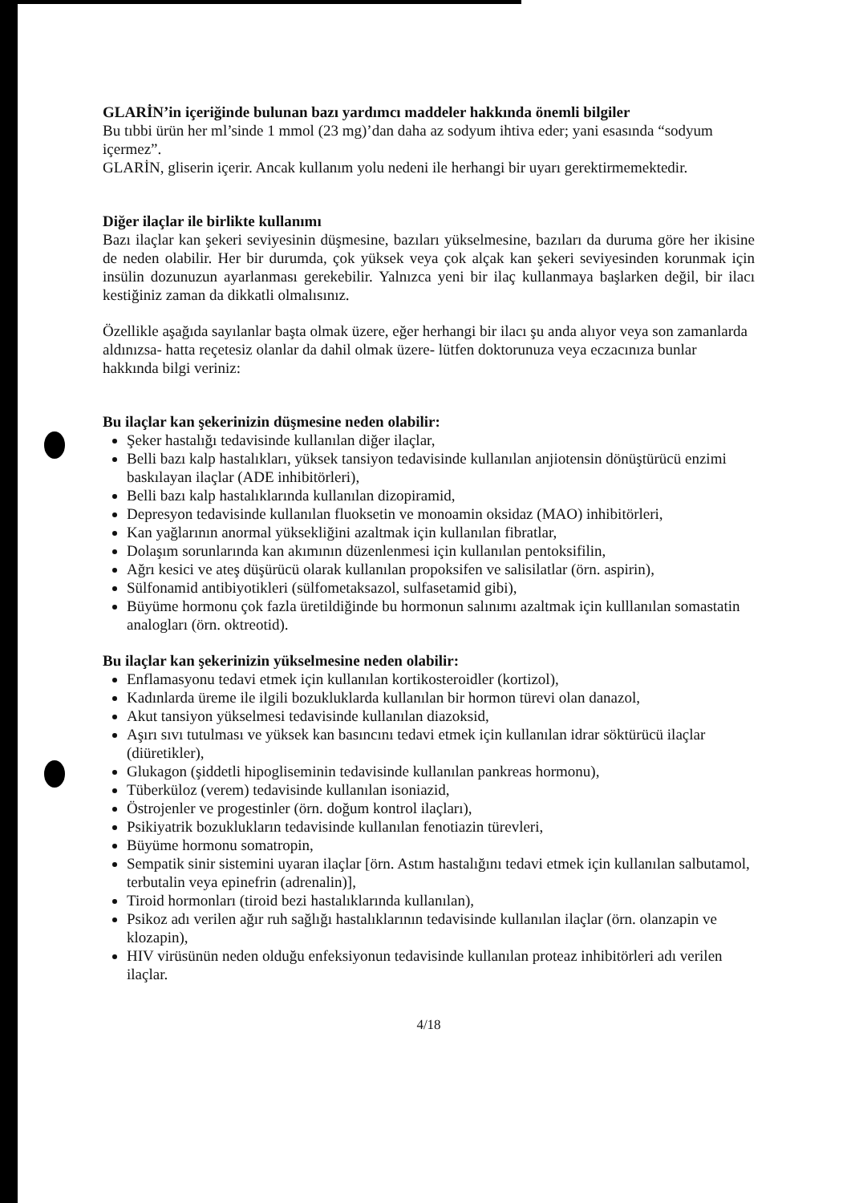GLARİN’in içeriğinde bulunan bazı yardımcı maddeler hakkında önemli bilgiler
Bu tıbbi ürün her ml’sinde 1 mmol (23 mg)’dan daha az sodyum ihtiva eder; yani esasında “sodyum içermez”.
GLARİN, gliserin içerir. Ancak kullanım yolu nedeni ile herhangi bir uyarı gerektirmemektedir.
Diğer ilaçlar ile birlikte kullanımı
Bazı ilaçlar kan şekeri seviyesinin düşmesine, bazıları yükselmesine, bazıları da duruma göre her ikisine de neden olabilir. Her bir durumda, çok yüksek veya çok alçak kan şekeri seviyesinden korunmak için insülin dozunuzun ayarlanması gerekebilir. Yalnızca yeni bir ilaç kullanmaya başlarken değil, bir ilacı kestiğiniz zaman da dikkatli olmalısınız.
Özellikle aşağıda sayılanlar başta olmak üzere, eğer herhangi bir ilacı şu anda alıyor veya son zamanlarda aldınızsa- hatta reçetesiz olanlar da dahil olmak üzere- lütfen doktorunuza veya eczacınıza bunlar hakkında bilgi veriniz:
Bu ilaçlar kan şekerinizin düşmesine neden olabilir:
Şeker hastalığı tedavisinde kullanılan diğer ilaçlar,
Belli bazı kalp hastalıkları, yüksek tansiyon tedavisinde kullanılan anjiotensin dönüştürücü enzimi baskılayan ilaçlar (ADE inhibitörleri),
Belli bazı kalp hastalıklarında kullanılan dizopiramid,
Depresyon tedavisinde kullanılan fluoksetin ve monoamin oksidaz (MAO) inhibitörleri,
Kan yağlarının anormal yüksekliğini azaltmak için kullanılan fibratlar,
Dolaşım sorunlarında kan akımının düzenlenmesi için kullanılan pentoksifilin,
Ağrı kesici ve ateş düşürücü olarak kullanılan propoksifen ve salisilatlar (örn. aspirin),
Sülfonamid antibiyotikleri (sülfometaksazol, sulfasetamid gibi),
Büyüme hormonu çok fazla üretildiğinde bu hormonun salınımı azaltmak için kulllanılan somastatin analogları (örn. oktreotid).
Bu ilaçlar kan şekerinizin yükselmesine neden olabilir:
Enflamasyonu tedavi etmek için kullanılan kortikosteroidler (kortizol),
Kadınlarda üreme ile ilgili bozukluklarda kullanılan bir hormon türevi olan danazol,
Akut tansiyon yükselmesi tedavisinde kullanılan diazoksid,
Aşırı sıvı tutulması ve yüksek kan basıncını tedavi etmek için kullanılan idrar söktürücü ilaçlar (diüretikler),
Glukagon (şiddetli hipogliseminin tedavisinde kullanılan pankreas hormonu),
Tüberküloz (verem) tedavisinde kullanılan isoniazid,
Östrojenler ve progestinler (örn. doğum kontrol ilaçları),
Psikiyatrik bozuklukların tedavisinde kullanılan fenotiazin türevleri,
Büyüme hormonu somatropin,
Sempatik sinir sistemini uyaran ilaçlar [örn. Astım hastalığını tedavi etmek için kullanılan salbutamol, terbutalin veya epinefrin (adrenalin)],
Tiroid hormonları (tiroid bezi hastalıklarında kullanılan),
Psikoz adı verilen ağır ruh sağlığı hastalıklarının tedavisinde kullanılan ilaçlar (örn. olanzapin ve klozapin),
HIV virüsünün neden olduğu enfeksiyonun tedavisinde kullanılan proteaz inhibitörleri adı verilen ilaçlar.
4/18